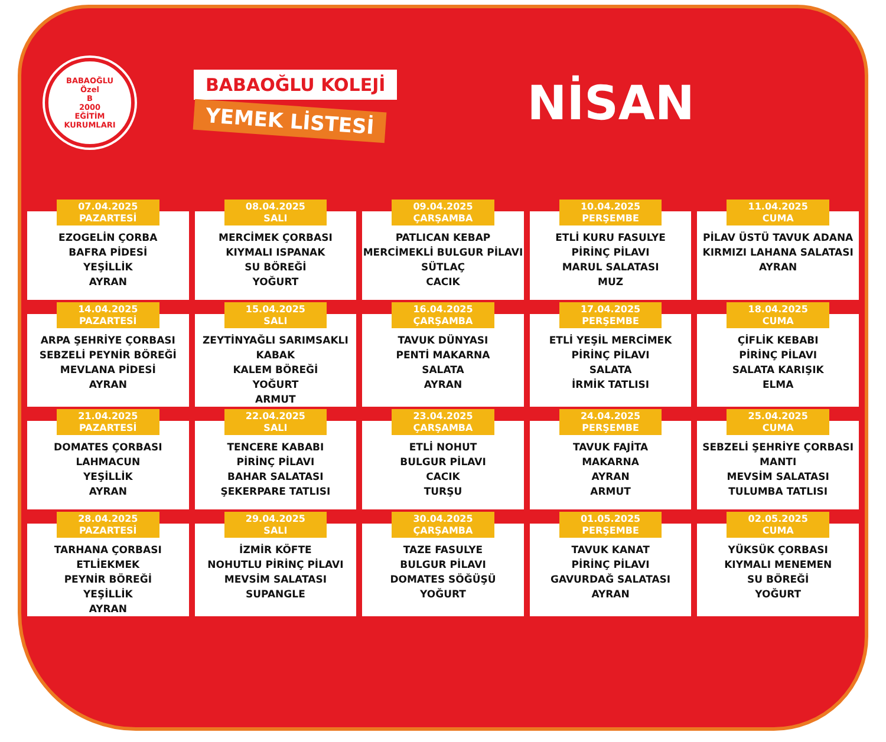BABAOĞLU
Özel
B
2000
EĞİTİM KURUMLARI
BABAOĞLU KOLEJİ
YEMEK LİSTESİ
NİSAN
| 07.04.2025 PAZARTESİ EZOGELİN ÇORBA BAFRA PİDESİ YEŞİLLİK AYRAN | 08.04.2025 SALI MERCİMEK ÇORBASI KIYMALI ISPANAK SU BÖREĞİ YOĞURT | 09.04.2025 ÇARŞAMBA PATLICAN KEBAP MERCİMEKLİ BULGUR PİLAVI SÜTLAÇ CACIK | 10.04.2025 PERŞEMBE ETLİ KURU FASULYE PİRİNÇ PİLAVI MARUL SALATASI MUZ | 11.04.2025 CUMA PİLAV ÜSTÜ TAVUK ADANA KIRMIZI LAHANA SALATASI AYRAN |
| 14.04.2025 PAZARTESİ ARPA ŞEHRİYE ÇORBASI SEBZELİ PEYNİR BÖREĞİ MEVLANA PİDESİ AYRAN | 15.04.2025 SALI ZEYTİNYAĞLI SARIMSAKLI KABAK KALEM BÖREĞİ YOĞURT ARMUT | 16.04.2025 ÇARŞAMBA TAVUK DÜNYASI PENTİ MAKARNA SALATA AYRAN | 17.04.2025 PERŞEMBE ETLİ YEŞİL MERCİMEK PİRİNÇ PİLAVI SALATA İRMİK TATLISI | 18.04.2025 CUMA ÇİFLİK KEBABI PİRİNÇ PİLAVI SALATA KARIŞIK ELMA |
| 21.04.2025 PAZARTESİ DOMATES ÇORBASI LAHMACUN YEŞİLLİK AYRAN | 22.04.2025 SALI TENCERE KABABI PİRİNÇ PİLAVI BAHAR SALATASI ŞEKERPARE TATLISI | 23.04.2025 ÇARŞAMBA ETLİ NOHUT BULGUR PİLAVI CACIK TURŞU | 24.04.2025 PERŞEMBE TAVUK FAJİTA MAKARNA AYRAN ARMUT | 25.04.2025 CUMA SEBZELİ ŞEHRİYE ÇORBASI MANTI MEVSİM SALATASI TULUMBA TATLISI |
| 28.04.2025 PAZARTESİ TARHANA ÇORBASI ETLİEKMEK PEYNİR BÖREĞİ YEŞİLLİK AYRAN | 29.04.2025 SALI İZMİR KÖFTE NOHUTLU PİRİNÇ PİLAVI MEVSİM SALATASI SUPANGLE | 30.04.2025 ÇARŞAMBA TAZE FASULYE BULGUR PİLAVI DOMATES SÖĞÜŞÜ YOĞURT | 01.05.2025 PERŞEMBE TAVUK KANAT PİRİNÇ PİLAVI GAVURDAĞ SALATASI AYRAN | 02.05.2025 CUMA YÜKSÜK ÇORBASI KIYMALI MENEMEN SU BÖREĞİ YOĞURT |